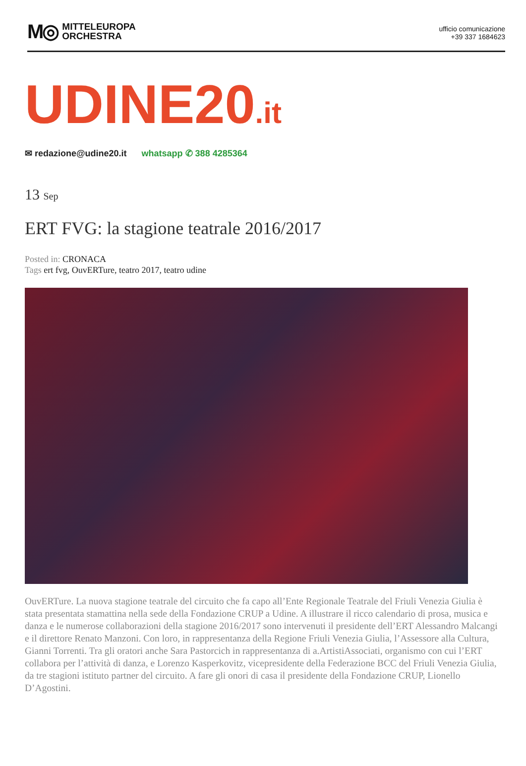M◎
MITTELEUROPA
ORCHESTRA
ufficio comunicazione
+39 337 1684623
UDINE20.it
✉ redazione@udine20.it whatsapp ✆ 388 4285364
13 Sep
ERT FVG: la stagione teatrale 2016/2017
Posted in: CRONACA
Tags ert fvg, OuvERTure, teatro 2017, teatro udine
OuvERTure. La nuova stagione teatrale del circuito che fa capo all’Ente Regionale Teatrale del Friuli Venezia Giulia è stata presentata stamattina nella sede della Fondazione CRUP a Udine. A illustrare il ricco calendario di prosa, musica e danza e le numerose collaborazioni della stagione 2016/2017 sono intervenuti il presidente dell’ERT Alessandro Malcangi e il direttore Renato Manzoni. Con loro, in rappresentanza della Regione Friuli Venezia Giulia, l’Assessore alla Cultura, Gianni Torrenti. Tra gli oratori anche Sara Pastorcich in rappresentanza di a.ArtistiAssociati, organismo con cui l’ERT collabora per l’attività di danza, e Lorenzo Kasperkovitz, vicepresidente della Federazione BCC del Friuli Venezia Giulia, da tre stagioni istituto partner del circuito. A fare gli onori di casa il presidente della Fondazione CRUP, Lionello D’Agostini.